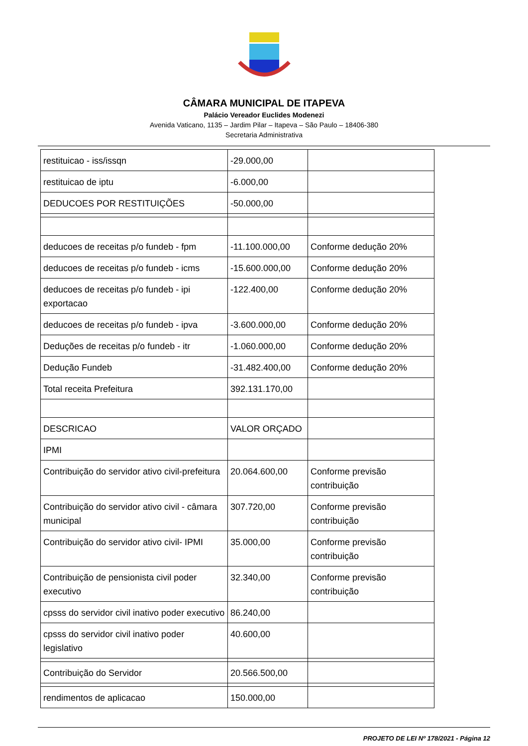CÂMARA MUNICIPAL DE ITAPEVA
Palácio Vereador Euclides Modenezi
Avenida Vaticano, 1135 – Jardim Pilar – Itapeva – São Paulo – 18406-380
Secretaria Administrativa
| restituicao - iss/issqn | -29.000,00 | |
| restituicao de iptu | -6.000,00 | |
| DEDUCOES POR RESTITUIÇÕES | -50.000,00 | |
| deducoes de receitas p/o fundeb - fpm | -11.100.000,00 | Conforme dedução 20% |
| deducoes de receitas p/o fundeb - icms | -15.600.000,00 | Conforme dedução 20% |
| deducoes de receitas p/o fundeb - ipi exportacao | -122.400,00 | Conforme dedução 20% |
| deducoes de receitas p/o fundeb - ipva | -3.600.000,00 | Conforme dedução 20% |
| Deduções de receitas p/o fundeb - itr | -1.060.000,00 | Conforme dedução 20% |
| Dedução Fundeb | -31.482.400,00 | Conforme dedução 20% |
| Total receita Prefeitura | 392.131.170,00 | |
| DESCRICAO | VALOR ORÇADO | |
| IPMI | | |
| Contribuição do servidor ativo civil-prefeitura | 20.064.600,00 | Conforme previsão contribuição |
| Contribuição do servidor ativo civil - câmara municipal | 307.720,00 | Conforme previsão contribuição |
| Contribuição do servidor ativo civil- IPMI | 35.000,00 | Conforme previsão contribuição |
| Contribuição de pensionista civil poder executivo | 32.340,00 | Conforme previsão contribuição |
| cpsss do servidor civil inativo poder executivo | 86.240,00 | |
| cpsss do servidor civil inativo poder legislativo | 40.600,00 | |
| Contribuição do Servidor | 20.566.500,00 | |
| rendimentos de aplicacao | 150.000,00 | |
PROJETO DE LEI Nº 178/2021 - Página 12